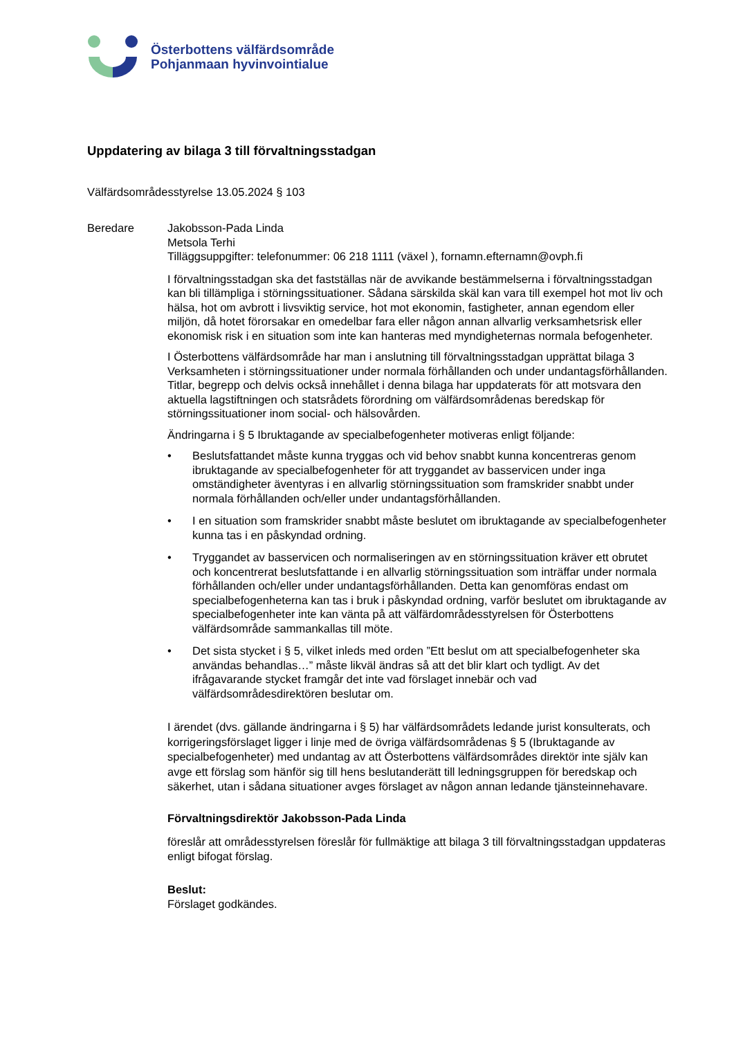Österbottens välfärdsområde
Pohjanmaan hyvinvointialue
Uppdatering av bilaga 3 till förvaltningsstadgan
Välfärdsområdesstyrelse 13.05.2024 § 103
Beredare Jakobsson-Pada Linda
Metsola Terhi
Tilläggsuppgifter: telefonummer: 06 218 1111 (växel ), fornamn.efternamn@ovph.fi
I förvaltningsstadgan ska det fastställas när de avvikande bestämmelserna i förvaltningsstadgan kan bli tillämpliga i störningssituationer. Sådana särskilda skäl kan vara till exempel hot mot liv och hälsa, hot om avbrott i livsviktig service, hot mot ekonomin, fastigheter, annan egendom eller miljön, då hotet förorsakar en omedelbar fara eller någon annan allvarlig verksamhetsrisk eller ekonomisk risk i en situation som inte kan hanteras med myndigheternas normala befogenheter.
I Österbottens välfärdsområde har man i anslutning till förvaltningsstadgan upprättat bilaga 3 Verksamheten i störningssituationer under normala förhållanden och under undantagsförhållanden. Titlar, begrepp och delvis också innehållet i denna bilaga har uppdaterats för att motsvara den aktuella lagstiftningen och statsrådets förordning om välfärdsområdenas beredskap för störningssituationer inom social- och hälsovården.
Ändringarna i § 5 Ibruktagande av specialbefogenheter motiveras enligt följande:
• Beslutsfattandet måste kunna tryggas och vid behov snabbt kunna koncentreras genom ibruktagande av specialbefogenheter för att tryggandet av basservicen under inga omständigheter äventyras i en allvarlig störningssituation som framskrider snabbt under normala förhållanden och/eller under undantagsförhållanden.
• I en situation som framskrider snabbt måste beslutet om ibruktagande av specialbefogenheter kunna tas i en påskyndad ordning.
• Tryggandet av basservicen och normaliseringen av en störningssituation kräver ett obrutet och koncentrerat beslutsfattande i en allvarlig störningssituation som inträffar under normala förhållanden och/eller under undantagsförhållanden. Detta kan genomföras endast om specialbefogenheterna kan tas i bruk i påskyndad ordning, varför beslutet om ibruktagande av specialbefogenheter inte kan vänta på att välfärdområdesstyrelsen för Österbottens välfärdsområde sammankallas till möte.
• Det sista stycket i § 5, vilket inleds med orden ”Ett beslut om att specialbefogenheter ska användas behandlas…” måste likväl ändras så att det blir klart och tydligt. Av det ifrågavarande stycket framgår det inte vad förslaget innebär och vad välfärdsområdesdirektören beslutar om.
I ärendet (dvs. gällande ändringarna i § 5) har välfärdsområdets ledande jurist konsulterats, och korrigeringsförslaget ligger i linje med de övriga välfärdsområdenas § 5 (Ibruktagande av specialbefogenheter) med undantag av att Österbottens välfärdsområdes direktör inte själv kan avge ett förslag som hänför sig till hens beslutanderätt till ledningsgruppen för beredskap och säkerhet, utan i sådana situationer avges förslaget av någon annan ledande tjänsteinnehavare.
Förvaltningsdirektör Jakobsson-Pada Linda
föreslår att områdesstyrelsen föreslår för fullmäktige att bilaga 3 till förvaltningsstadgan uppdateras enligt bifogat förslag.
Beslut:
Förslaget godkändes.